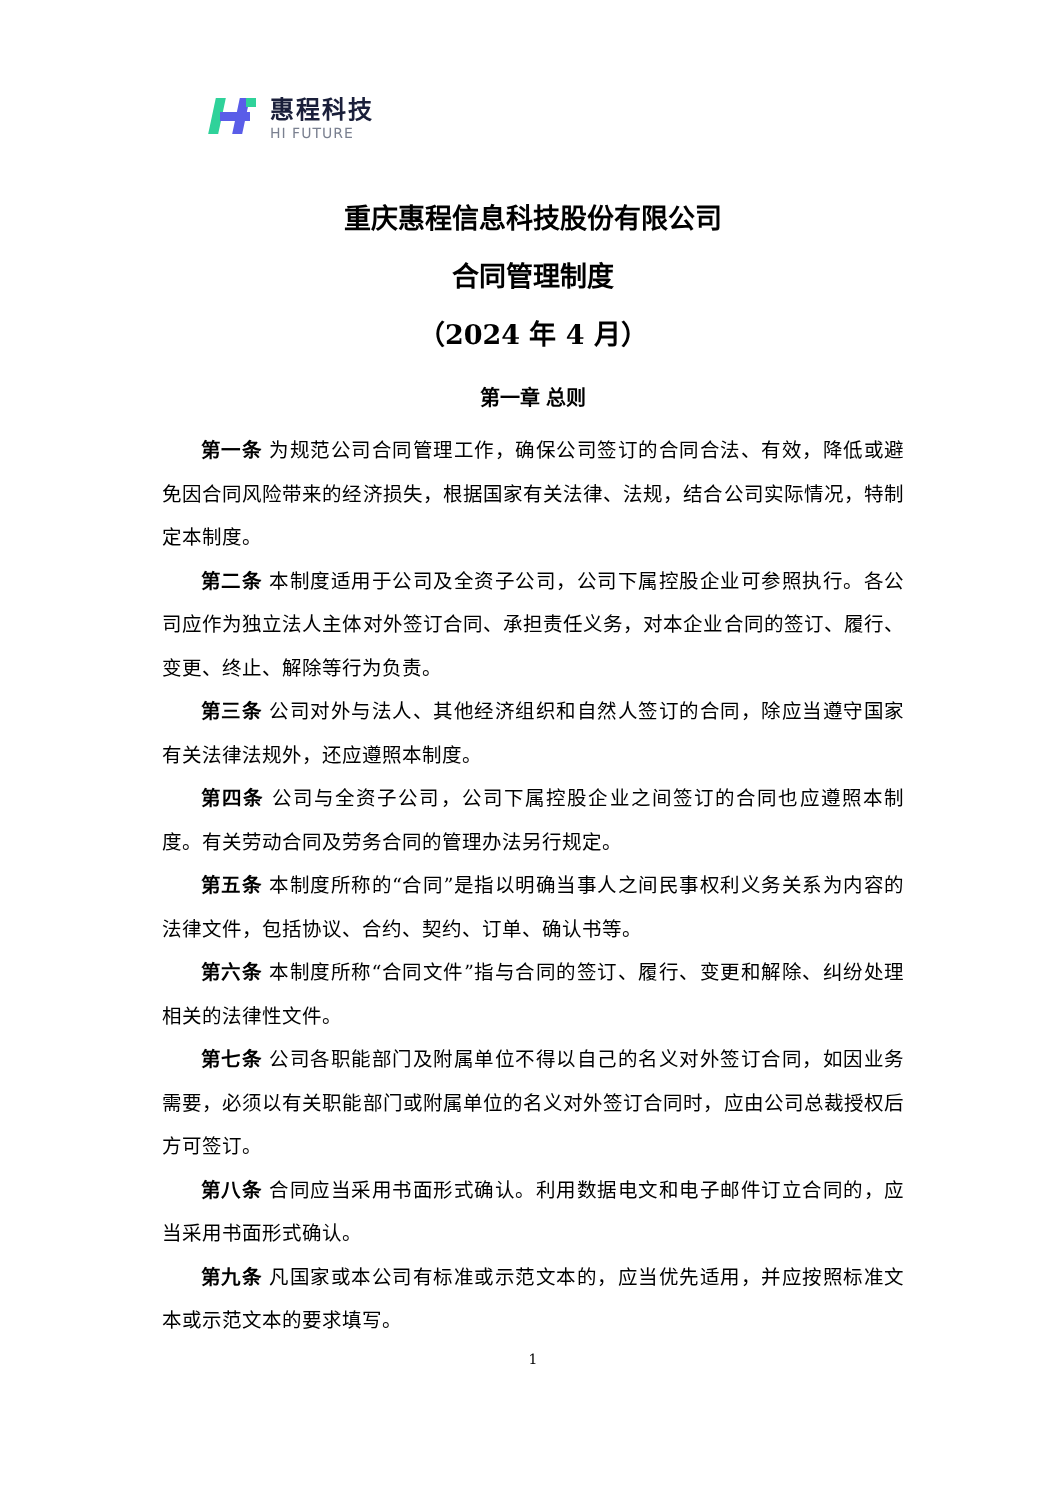惠程科技
HI FUTURE
重庆惠程信息科技股份有限公司
合同管理制度
（2024 年 4 月）
第一章 总则
第一条 为规范公司合同管理工作，确保公司签订的合同合法、有效，降低或避免因合同风险带来的经济损失，根据国家有关法律、法规，结合公司实际情况，特制定本制度。
第二条 本制度适用于公司及全资子公司，公司下属控股企业可参照执行。各公司应作为独立法人主体对外签订合同、承担责任义务，对本企业合同的签订、履行、变更、终止、解除等行为负责。
第三条 公司对外与法人、其他经济组织和自然人签订的合同，除应当遵守国家有关法律法规外，还应遵照本制度。
第四条 公司与全资子公司，公司下属控股企业之间签订的合同也应遵照本制度。有关劳动合同及劳务合同的管理办法另行规定。
第五条 本制度所称的“合同”是指以明确当事人之间民事权利义务关系为内容的法律文件，包括协议、合约、契约、订单、确认书等。
第六条 本制度所称“合同文件”指与合同的签订、履行、变更和解除、纠纷处理相关的法律性文件。
第七条 公司各职能部门及附属单位不得以自己的名义对外签订合同，如因业务需要，必须以有关职能部门或附属单位的名义对外签订合同时，应由公司总裁授权后方可签订。
第八条 合同应当采用书面形式确认。利用数据电文和电子邮件订立合同的，应当采用书面形式确认。
第九条 凡国家或本公司有标准或示范文本的，应当优先适用，并应按照标准文本或示范文本的要求填写。
1